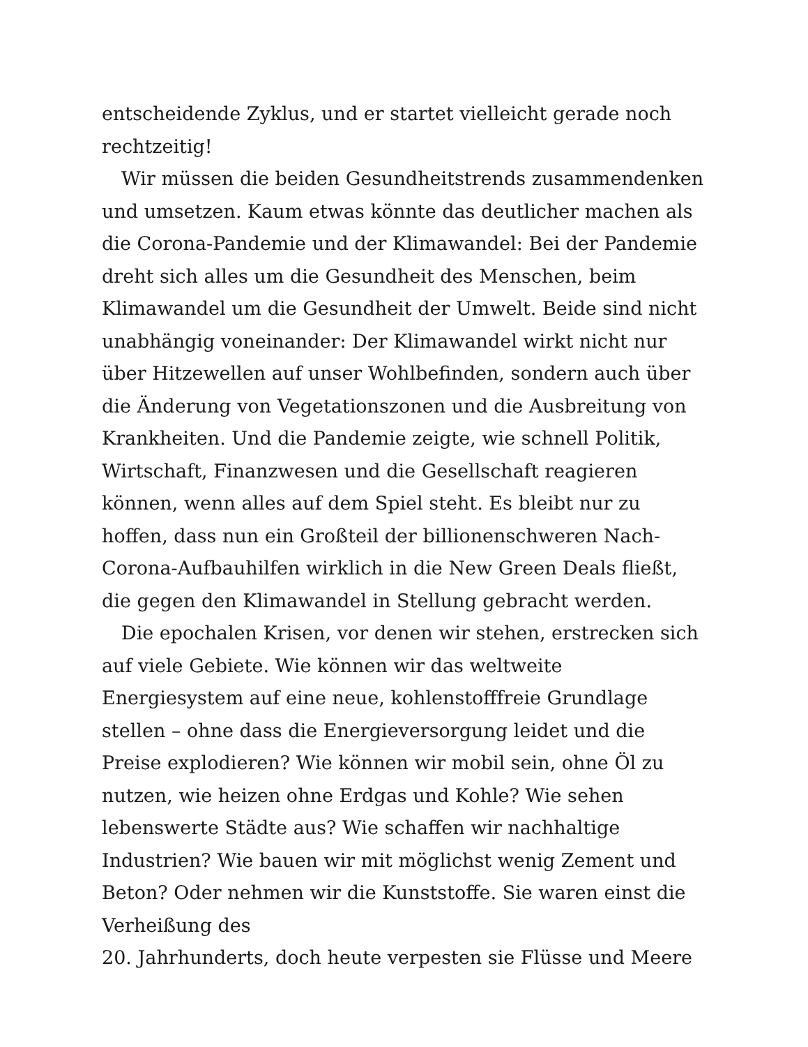entscheidende Zyklus, und er startet vielleicht gerade noch rechtzeitig!
Wir müssen die beiden Gesundheitstrends zusammendenken und umsetzen. Kaum etwas könnte das deutlicher machen als die Corona-Pandemie und der Klimawandel: Bei der Pandemie dreht sich alles um die Gesundheit des Menschen, beim Klimawandel um die Gesundheit der Umwelt. Beide sind nicht unabhängig voneinander: Der Klimawandel wirkt nicht nur über Hitzewellen auf unser Wohlbefinden, sondern auch über die Änderung von Vegetationszonen und die Ausbreitung von Krankheiten. Und die Pandemie zeigte, wie schnell Politik, Wirtschaft, Finanzwesen und die Gesellschaft reagieren können, wenn alles auf dem Spiel steht. Es bleibt nur zu hoffen, dass nun ein Großteil der billionenschweren Nach-Corona-Aufbauhilfen wirklich in die New Green Deals fließt, die gegen den Klimawandel in Stellung gebracht werden.
Die epochalen Krisen, vor denen wir stehen, erstrecken sich auf viele Gebiete. Wie können wir das weltweite Energiesystem auf eine neue, kohlenstofffreie Grundlage stellen – ohne dass die Energieversorgung leidet und die Preise explodieren? Wie können wir mobil sein, ohne Öl zu nutzen, wie heizen ohne Erdgas und Kohle? Wie sehen lebenswerte Städte aus? Wie schaffen wir nachhaltige Industrien? Wie bauen wir mit möglichst wenig Zement und Beton? Oder nehmen wir die Kunststoffe. Sie waren einst die Verheißung des
20. Jahrhunderts, doch heute verpesten sie Flüsse und Meere